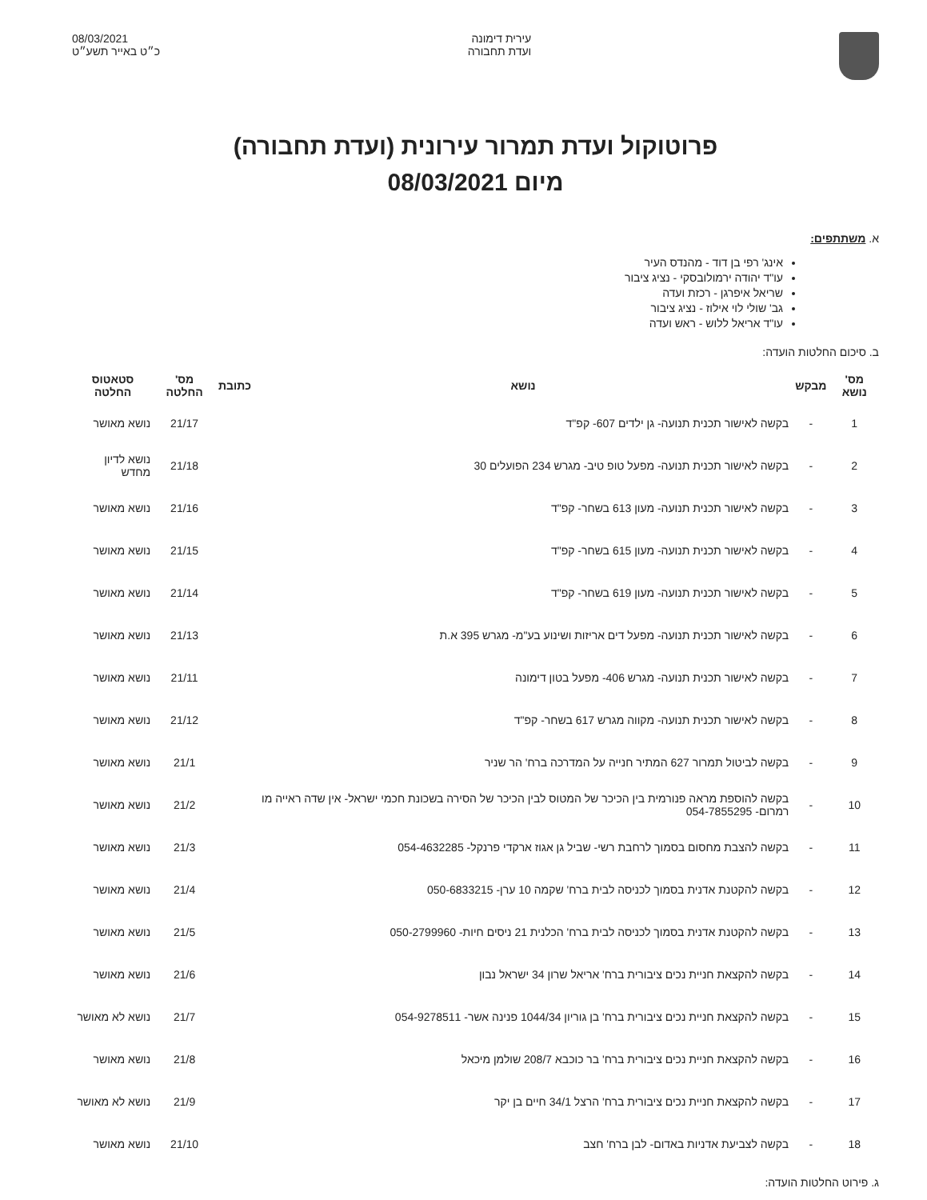עירית דימונה
ועדת תחבורה
08/03/2021
כ״ט באייר תשע״ט
פרוטוקול ועדת תמרור עירונית (ועדת תחבורה)
מיום 08/03/2021
א. משתתפים:
אינג' רפי בן דוד - מהנדס העיר
עו"ד יהודה ירמולובסקי - נציג ציבור
שריאל איפרגן - רכזת ועדה
גב' שולי לוי אילוז - נציג ציבור
עו"ד אריאל ללוש - ראש ועדה
ב. סיכום החלטות הועדה:
| מס' נושא | מבקש | נושא | כתובת | מס' החלטה | סטאטוס החלטה |
| --- | --- | --- | --- | --- | --- |
| 1 | - | בקשה לאישור תכנית תנועה- גן ילדים 607- קפ"ד | | 21/17 | נושא מאושר |
| 2 | - | בקשה לאישור תכנית תנועה- מפעל טופ טיב- מגרש 234 הפועלים 30 | | 21/18 | נושא לדיון מחדש |
| 3 | - | בקשה לאישור תכנית תנועה- מעון 613 בשחר- קפ"ד | | 21/16 | נושא מאושר |
| 4 | - | בקשה לאישור תכנית תנועה- מעון 615 בשחר- קפ"ד | | 21/15 | נושא מאושר |
| 5 | - | בקשה לאישור תכנית תנועה- מעון 619 בשחר- קפ"ד | | 21/14 | נושא מאושר |
| 6 | - | בקשה לאישור תכנית תנועה- מפעל דים אריזות ושינוע בע"מ- מגרש 395 א.ת | | 21/13 | נושא מאושר |
| 7 | - | בקשה לאישור תכנית תנועה- מגרש 406- מפעל בטון דימונה | | 21/11 | נושא מאושר |
| 8 | - | בקשה לאישור תכנית תנועה- מקווה מגרש 617 בשחר- קפ"ד | | 21/12 | נושא מאושר |
| 9 | - | בקשה לביטול תמרור 627 המתיר חנייה על המדרכה ברח' הר שניר | | 21/1 | נושא מאושר |
| 10 | - | בקשה להוספת מראה פנורמית בין הכיכר של המטוס לבין הכיכר של הסירה בשכונת חכמי ישראל- אין שדה ראייה מו רמרום- 054-7855295 | | 21/2 | נושא מאושר |
| 11 | - | בקשה להצבת מחסום בסמוך לרחבת רשי- שביל גן אגוז ארקדי פרנקל- 054-4632285 | | 21/3 | נושא מאושר |
| 12 | - | בקשה להקטנת אדנית בסמוך לכניסה לבית ברח' שקמה 10 ערן- 050-6833215 | | 21/4 | נושא מאושר |
| 13 | - | בקשה להקטנת אדנית בסמוך לכניסה לבית ברח' הכלנית 21 ניסים חיות- 050-2799960 | | 21/5 | נושא מאושר |
| 14 | - | בקשה להקצאת חניית נכים ציבורית ברח' אריאל שרון 34 ישראל נבון | | 21/6 | נושא מאושר |
| 15 | - | בקשה להקצאת חניית נכים ציבורית ברח' בן גוריון 1044/34 פנינה אשר- 054-9278511 | | 21/7 | נושא לא מאושר |
| 16 | - | בקשה להקצאת חניית נכים ציבורית ברח' בר כוכבא 208/7 שולמן מיכאל | | 21/8 | נושא מאושר |
| 17 | - | בקשה להקצאת חניית נכים ציבורית ברח' הרצל 34/1 חיים בן יקר | | 21/9 | נושא לא מאושר |
| 18 | - | בקשה לצביעת אדניות באדום- לבן ברח' חצב | | 21/10 | נושא מאושר |
ג. פירוט החלטות הועדה: